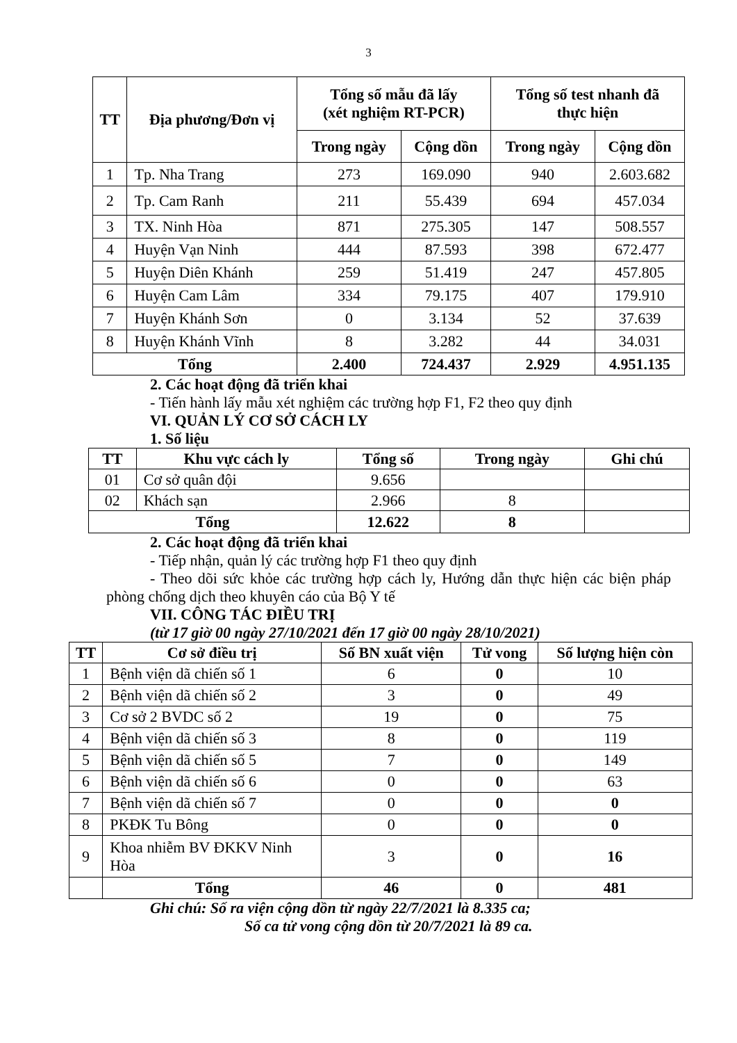3
| TT | Địa phương/Đơn vị | Tổng số mẫu đã lấy (xét nghiệm RT-PCR) | | Tổng số test nhanh đã thực hiện | |
| --- | --- | --- | --- | --- | --- |
| | | Trong ngày | Cộng dồn | Trong ngày | Cộng dồn |
| 1 | Tp. Nha Trang | 273 | 169.090 | 940 | 2.603.682 |
| 2 | Tp. Cam Ranh | 211 | 55.439 | 694 | 457.034 |
| 3 | TX. Ninh Hòa | 871 | 275.305 | 147 | 508.557 |
| 4 | Huyện Vạn Ninh | 444 | 87.593 | 398 | 672.477 |
| 5 | Huyện Diên Khánh | 259 | 51.419 | 247 | 457.805 |
| 6 | Huyện Cam Lâm | 334 | 79.175 | 407 | 179.910 |
| 7 | Huyện Khánh Sơn | 0 | 3.134 | 52 | 37.639 |
| 8 | Huyện Khánh Vĩnh | 8 | 3.282 | 44 | 34.031 |
| Tổng | | 2.400 | 724.437 | 2.929 | 4.951.135 |
2. Các hoạt động đã triển khai
- Tiến hành lấy mẫu xét nghiệm các trường hợp F1, F2 theo quy định
VI. QUẢN LÝ CƠ SỞ CÁCH LY
1. Số liệu
| TT | Khu vực cách ly | Tổng số | Trong ngày | Ghi chú |
| --- | --- | --- | --- | --- |
| 01 | Cơ sở quân đội | 9.656 | | |
| 02 | Khách sạn | 2.966 | 8 | |
| Tổng | | 12.622 | 8 | |
2. Các hoạt động đã triển khai
- Tiếp nhận, quản lý các trường hợp F1 theo quy định
- Theo dõi sức khỏe các trường hợp cách ly, Hướng dẫn thực hiện các biện pháp phòng chống dịch theo khuyên cáo của Bộ Y tế
VII. CÔNG TÁC ĐIỀU TRỊ
(từ 17 giờ 00 ngày 27/10/2021 đến 17 giờ 00 ngày 28/10/2021)
| TT | Cơ sở điều trị | Số BN xuất viện | Tử vong | Số lượng hiện còn |
| --- | --- | --- | --- | --- |
| 1 | Bệnh viện dã chiến số 1 | 6 | 0 | 10 |
| 2 | Bệnh viện dã chiến số 2 | 3 | 0 | 49 |
| 3 | Cơ sở 2 BVDC số 2 | 19 | 0 | 75 |
| 4 | Bệnh viện dã chiến số 3 | 8 | 0 | 119 |
| 5 | Bệnh viện dã chiến số 5 | 7 | 0 | 149 |
| 6 | Bệnh viện dã chiến số 6 | 0 | 0 | 63 |
| 7 | Bệnh viện dã chiến số 7 | 0 | 0 | 0 |
| 8 | PKĐK Tu Bông | 0 | 0 | 0 |
| 9 | Khoa nhiễm BV ĐKKV Ninh Hòa | 3 | 0 | 16 |
| | Tổng | 46 | 0 | 481 |
Ghi chú: Số ra viện cộng dồn từ ngày 22/7/2021 là 8.335 ca;
Số ca tử vong cộng dồn từ 20/7/2021 là 89 ca.